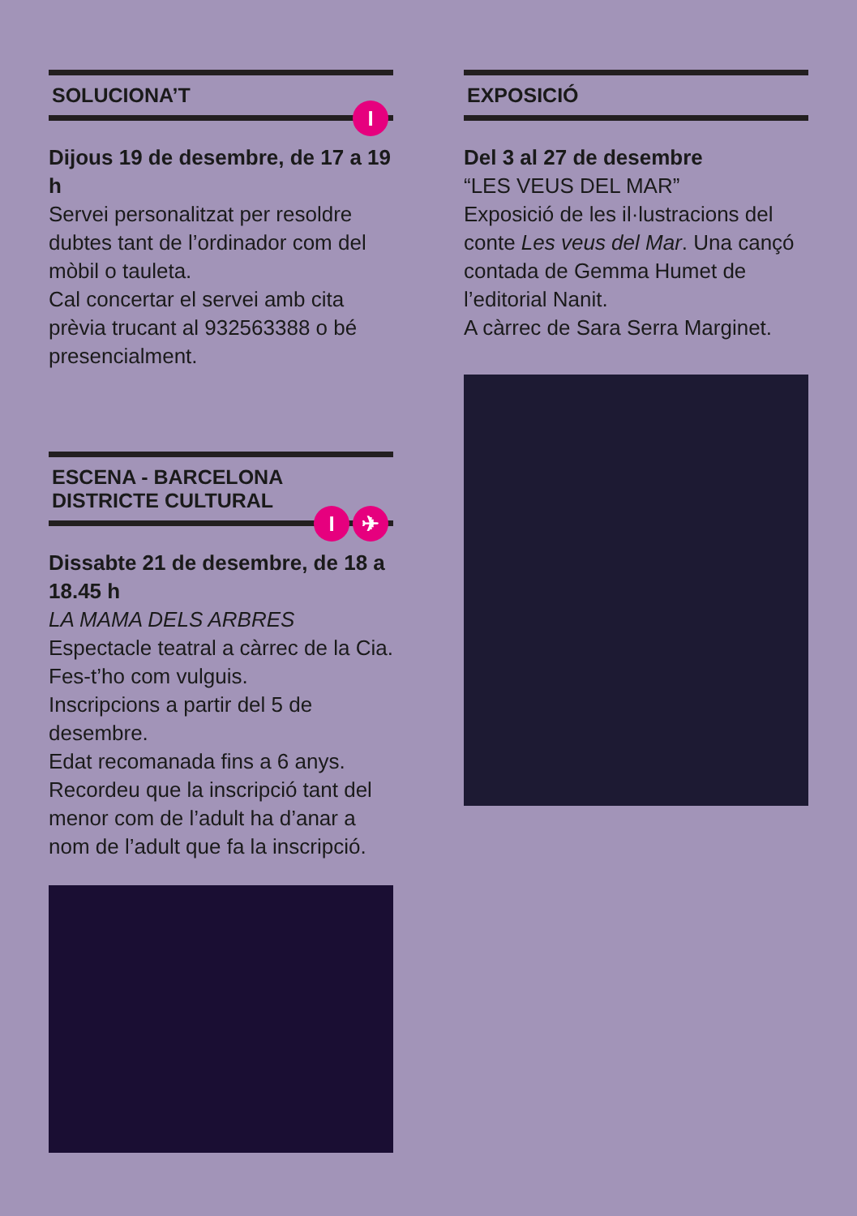SOLUCIONA’T
I
Dijous 19 de desembre, de 17 a 19 h
Servei personalitzat per resoldre dubtes tant de l’ordinador com del mòbil o tauleta.
Cal concertar el servei amb cita prèvia trucant al 932563388 o bé presencialment.
ESCENA - BARCELONA
DISTRICTE CULTURAL
I ✈
Dissabte 21 de desembre, de 18 a 18.45 h
LA MAMA DELS ARBRES
Espectacle teatral a càrrec de la Cia. Fes-t’ho com vulguis.
Inscripcions a partir del 5 de desembre.
Edat recomanada fins a 6 anys.
Recordeu que la inscripció tant del menor com de l’adult ha d’anar a nom de l’adult que fa la inscripció.
EXPOSICIÓ
Del 3 al 27 de desembre
“LES VEUS DEL MAR”
Exposició de les il·lustracions del conte Les veus del Mar. Una cançó contada de Gemma Humet de l’editorial Nanit.
A càrrec de Sara Serra Marginet.